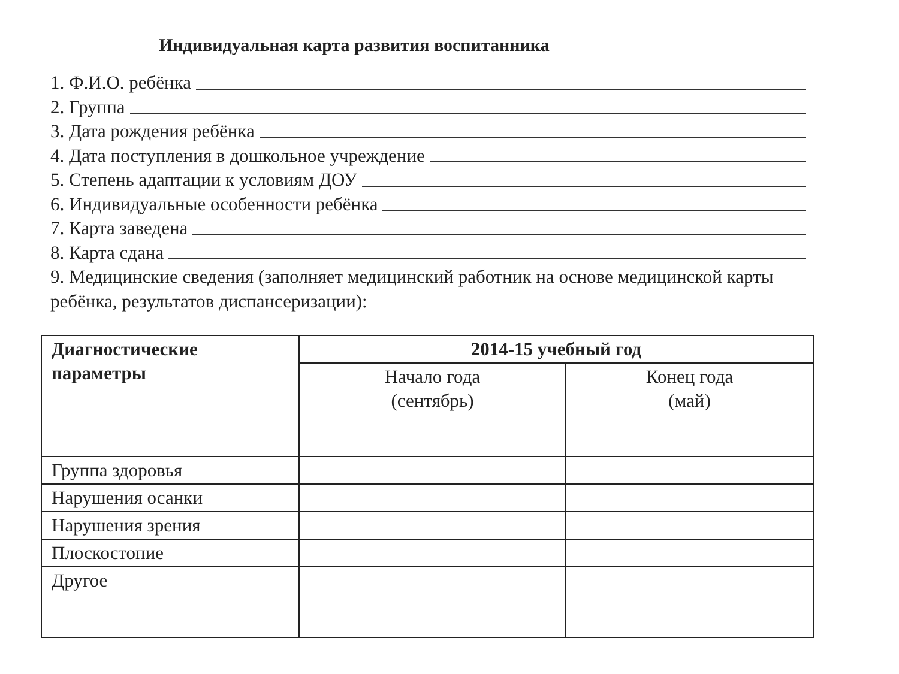Индивидуальная карта развития воспитанника
1. Ф.И.О. ребёнка
2. Группа
3. Дата рождения ребёнка
4. Дата поступления в дошкольное учреждение
5. Степень адаптации к условиям ДОУ
6. Индивидуальные особенности ребёнка
7. Карта заведена
8. Карта сдана
9. Медицинские сведения (заполняет медицинский работник на основе медицинской карты ребёнка, результатов диспансеризации):
| Диагностические параметры | 2014-15 учебный год | |
| --- | --- | --- |
| | Начало года (сентябрь) | Конец года (май) |
| Группа здоровья | | |
| Нарушения осанки | | |
| Нарушения зрения | | |
| Плоскостопие | | |
| Другое | | |